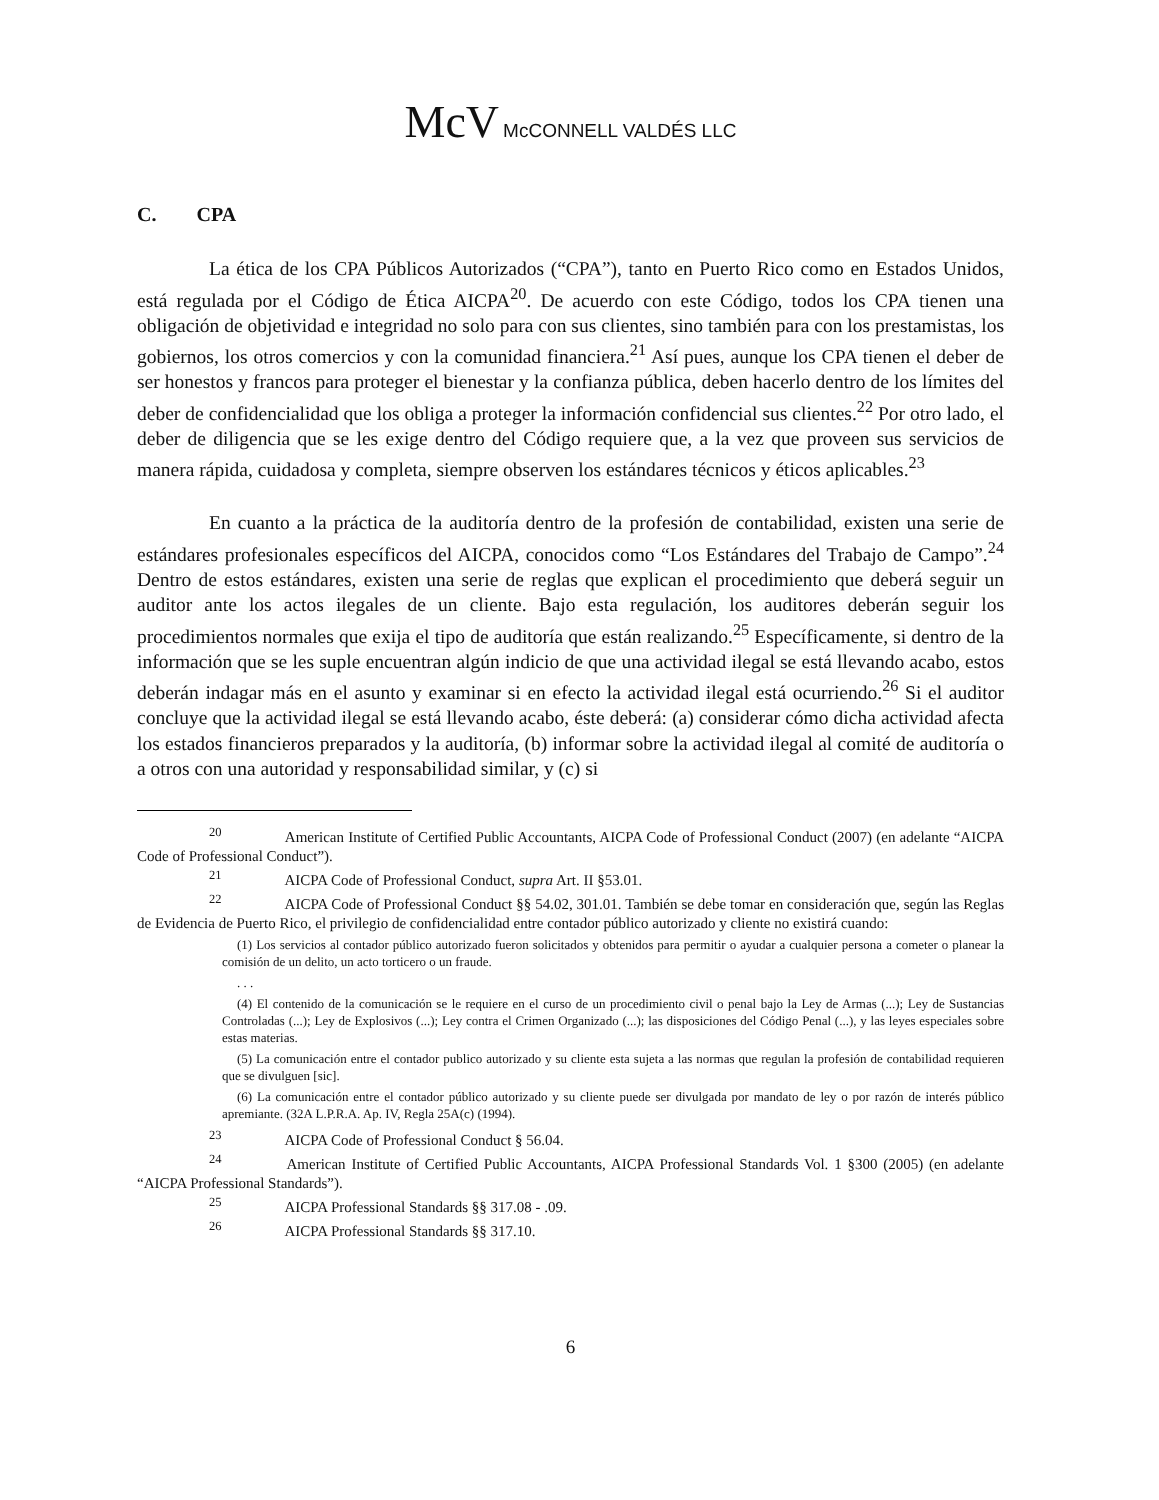McV McCONNELL VALDÉS LLC
C. CPA
La ética de los CPA Públicos Autorizados (“CPA”), tanto en Puerto Rico como en Estados Unidos, está regulada por el Código de Ética AICPA<sup>20</sup>. De acuerdo con este Código, todos los CPA tienen una obligación de objetividad e integridad no solo para con sus clientes, sino también para con los prestamistas, los gobiernos, los otros comercios y con la comunidad financiera.<sup>21</sup> Así pues, aunque los CPA tienen el deber de ser honestos y francos para proteger el bienestar y la confianza pública, deben hacerlo dentro de los límites del deber de confidencialidad que los obliga a proteger la información confidencial sus clientes.<sup>22</sup> Por otro lado, el deber de diligencia que se les exige dentro del Código requiere que, a la vez que proveen sus servicios de manera rápida, cuidadosa y completa, siempre observen los estándares técnicos y éticos aplicables.<sup>23</sup>
En cuanto a la práctica de la auditoría dentro de la profesión de contabilidad, existen una serie de estándares profesionales específicos del AICPA, conocidos como “Los Estándares del Trabajo de Campo”.<sup>24</sup> Dentro de estos estándares, existen una serie de reglas que explican el procedimiento que deberá seguir un auditor ante los actos ilegales de un cliente. Bajo esta regulación, los auditores deberán seguir los procedimientos normales que exija el tipo de auditoría que están realizando.<sup>25</sup> Específicamente, si dentro de la información que se les suple encuentran algún indicio de que una actividad ilegal se está llevando acabo, estos deberán indagar más en el asunto y examinar si en efecto la actividad ilegal está ocurriendo.<sup>26</sup> Si el auditor concluye que la actividad ilegal se está llevando acabo, éste deberá: (a) considerar cómo dicha actividad afecta los estados financieros preparados y la auditoría, (b) informar sobre la actividad ilegal al comité de auditoría o a otros con una autoridad y responsabilidad similar, y (c) si
<sup>20</sup> American Institute of Certified Public Accountants, AICPA Code of Professional Conduct (2007) (en adelante “AICPA Code of Professional Conduct”).
<sup>21</sup> AICPA Code of Professional Conduct, supra Art. II §53.01.
<sup>22</sup> AICPA Code of Professional Conduct §§ 54.02, 301.01. También se debe tomar en consideración que, según las Reglas de Evidencia de Puerto Rico, el privilegio de confidencialidad entre contador público autorizado y cliente no existirá cuando:
(1) Los servicios al contador público autorizado fueron solicitados y obtenidos para permitir o ayudar a cualquier persona a cometer o planear la comisión de un delito, un acto torticero o un fraude.
. . .
(4) El contenido de la comunicación se le requiere en el curso de un procedimiento civil o penal bajo la Ley de Armas (...); Ley de Sustancias Controladas (...); Ley de Explosivos (...); Ley contra el Crimen Organizado (...); las disposiciones del Código Penal (...), y las leyes especiales sobre estas materias.
(5) La comunicación entre el contador publico autorizado y su cliente esta sujeta a las normas que regulan la profesión de contabilidad requieren que se divulguen [sic].
(6) La comunicación entre el contador público autorizado y su cliente puede ser divulgada por mandato de ley o por razón de interés público apremiante. (32A L.P.R.A. Ap. IV, Regla 25A(c) (1994).
<sup>23</sup> AICPA Code of Professional Conduct § 56.04.
<sup>24</sup> American Institute of Certified Public Accountants, AICPA Professional Standards Vol. 1 §300 (2005) (en adelante “AICPA Professional Standards”).
<sup>25</sup> AICPA Professional Standards §§ 317.08 - .09.
<sup>26</sup> AICPA Professional Standards §§ 317.10.
6